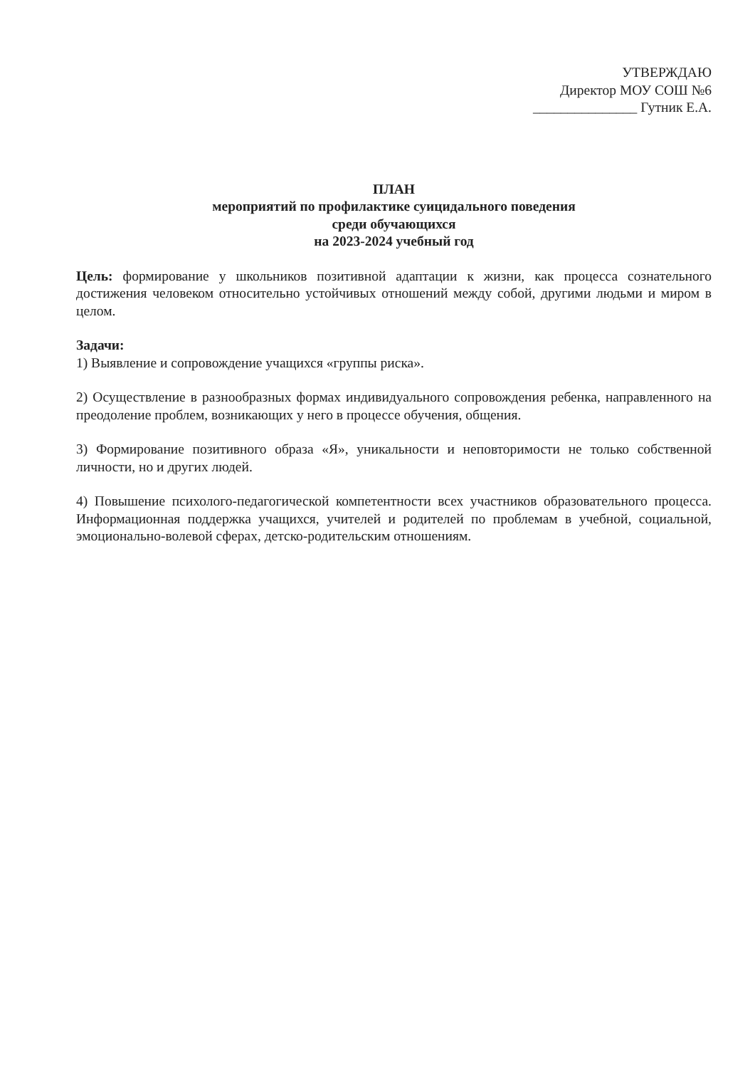УТВЕРЖДАЮ
Директор МОУ СОШ №6
_______________ Гутник Е.А.
ПЛАН
мероприятий по профилактике суицидального поведения
среди обучающихся
на 2023-2024 учебный год
Цель: формирование у школьников позитивной адаптации к жизни, как процесса сознательного достижения человеком относительно устойчивых отношений между собой, другими людьми и миром в целом.
Задачи:
1) Выявление и сопровождение учащихся «группы риска».
2) Осуществление в разнообразных формах индивидуального сопровождения ребенка, направленного на преодоление проблем, возникающих у него в процессе обучения, общения.
3) Формирование позитивного образа «Я», уникальности и неповторимости не только собственной личности, но и других людей.
4) Повышение психолого-педагогической компетентности всех участников образовательного процесса. Информационная поддержка учащихся, учителей и родителей по проблемам в учебной, социальной, эмоционально-волевой сферах, детско-родительским отношениям.